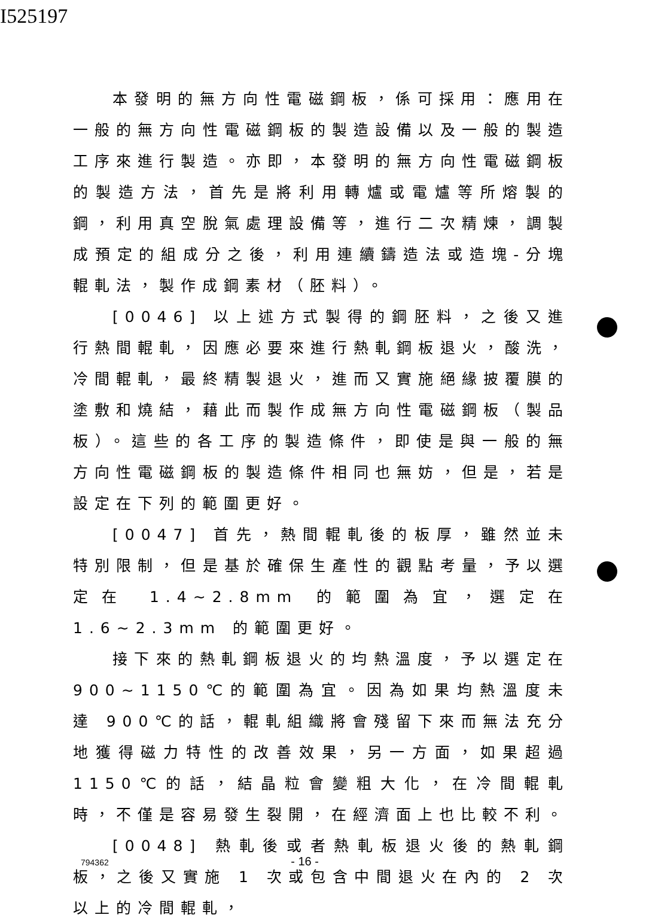I525197
本發明的無方向性電磁鋼板，係可採用：應用在一般的無方向性電磁鋼板的製造設備以及一般的製造工序來進行製造。亦即，本發明的無方向性電磁鋼板的製造方法，首先是將利用轉爐或電爐等所熔製的鋼，利用真空脫氣處理設備等，進行二次精煉，調製成預定的組成分之後，利用連續鑄造法或造塊-分塊輥軋法，製作成鋼素材（胚料）。
[0046] 以上述方式製得的鋼胚料，之後又進行熱間輥軋，因應必要來進行熱軋鋼板退火，酸洗，冷間輥軋，最終精製退火，進而又實施絕緣披覆膜的塗敷和燒結，藉此而製作成無方向性電磁鋼板（製品板）。這些的各工序的製造條件，即使是與一般的無方向性電磁鋼板的製造條件相同也無妨，但是，若是設定在下列的範圍更好。
[0047] 首先，熱間輥軋後的板厚，雖然並未特別限制，但是基於確保生產性的觀點考量，予以選定在 1.4~2.8mm 的範圍為宜，選定在 1.6~2.3mm 的範圍更好。
接下來的熱軋鋼板退火的均熱溫度，予以選定在900~1150℃的範圍為宜。因為如果均熱溫度未達 900℃的話，輥軋組織將會殘留下來而無法充分地獲得磁力特性的改善效果，另一方面，如果超過 1150℃的話，結晶粒會變粗大化，在冷間輥軋時，不僅是容易發生裂開，在經濟面上也比較不利。
[0048] 熱軋後或者熱軋板退火後的熱軋鋼板，之後又實施 1 次或包含中間退火在內的 2 次以上的冷間輥軋，
794362 - 16 -